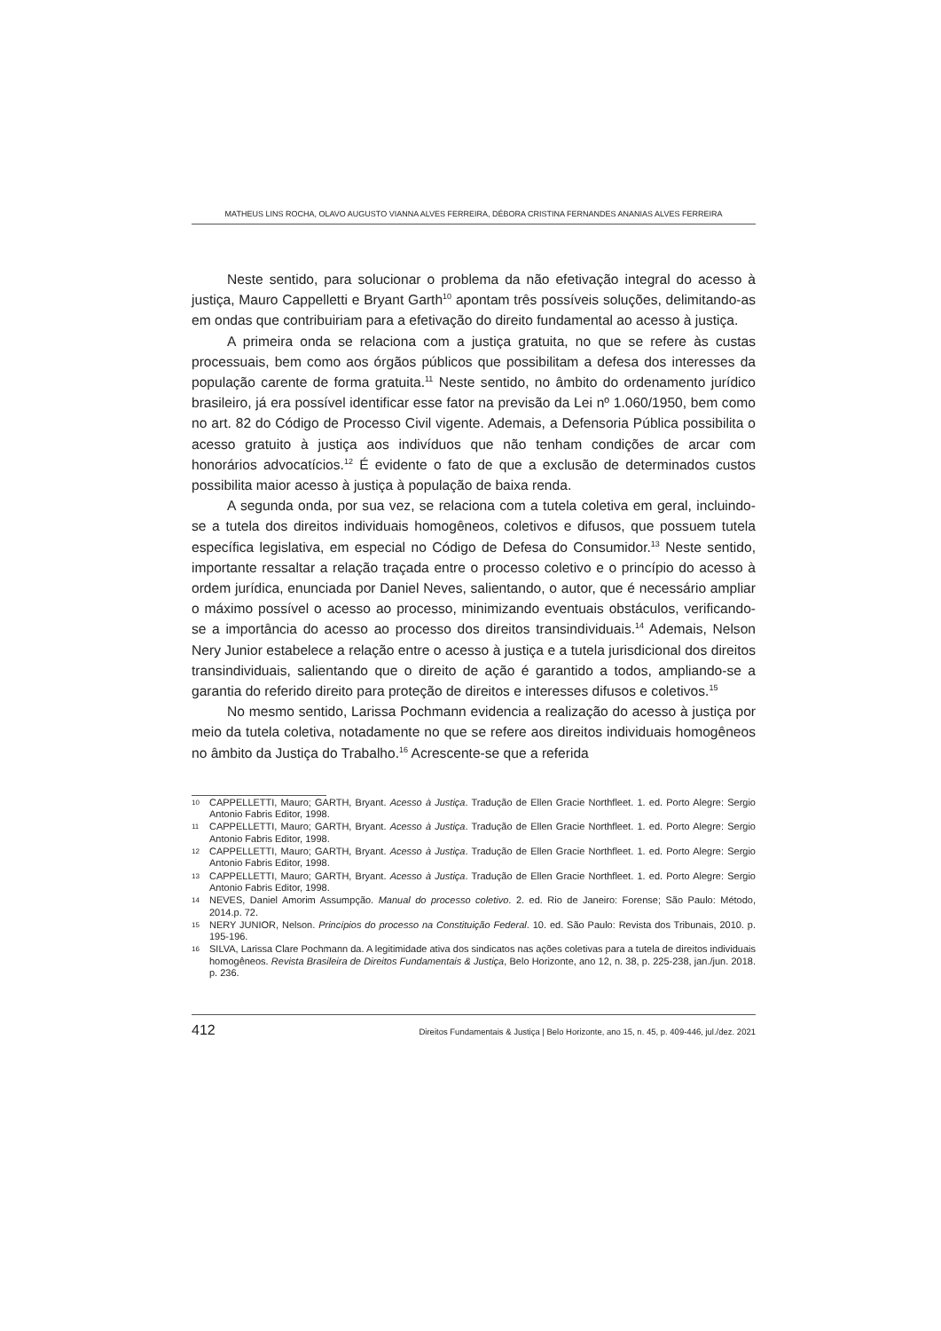MATHEUS LINS ROCHA, OLAVO AUGUSTO VIANNA ALVES FERREIRA, DÉBORA CRISTINA FERNANDES ANANIAS ALVES FERREIRA
Neste sentido, para solucionar o problema da não efetivação integral do acesso à justiça, Mauro Cappelletti e Bryant Garth<sup>10</sup> apontam três possíveis soluções, delimitando-as em ondas que contribuiriam para a efetivação do direito fundamental ao acesso à justiça.
A primeira onda se relaciona com a justiça gratuita, no que se refere às custas processuais, bem como aos órgãos públicos que possibilitam a defesa dos interesses da população carente de forma gratuita.<sup>11</sup> Neste sentido, no âmbito do ordenamento jurídico brasileiro, já era possível identificar esse fator na previsão da Lei nº 1.060/1950, bem como no art. 82 do Código de Processo Civil vigente. Ademais, a Defensoria Pública possibilita o acesso gratuito à justiça aos indivíduos que não tenham condições de arcar com honorários advocatícios.<sup>12</sup> É evidente o fato de que a exclusão de determinados custos possibilita maior acesso à justiça à população de baixa renda.
A segunda onda, por sua vez, se relaciona com a tutela coletiva em geral, incluindo-se a tutela dos direitos individuais homogêneos, coletivos e difusos, que possuem tutela específica legislativa, em especial no Código de Defesa do Consumidor.<sup>13</sup> Neste sentido, importante ressaltar a relação traçada entre o processo coletivo e o princípio do acesso à ordem jurídica, enunciada por Daniel Neves, salientando, o autor, que é necessário ampliar o máximo possível o acesso ao processo, minimizando eventuais obstáculos, verificando-se a importância do acesso ao processo dos direitos transindividuais.<sup>14</sup> Ademais, Nelson Nery Junior estabelece a relação entre o acesso à justiça e a tutela jurisdicional dos direitos transindividuais, salientando que o direito de ação é garantido a todos, ampliando-se a garantia do referido direito para proteção de direitos e interesses difusos e coletivos.<sup>15</sup>
No mesmo sentido, Larissa Pochmann evidencia a realização do acesso à justiça por meio da tutela coletiva, notadamente no que se refere aos direitos individuais homogêneos no âmbito da Justiça do Trabalho.<sup>16</sup> Acrescente-se que a referida
10 CAPPELLETTI, Mauro; GARTH, Bryant. Acesso à Justiça. Tradução de Ellen Gracie Northfleet. 1. ed. Porto Alegre: Sergio Antonio Fabris Editor, 1998.
11 CAPPELLETTI, Mauro; GARTH, Bryant. Acesso à Justiça. Tradução de Ellen Gracie Northfleet. 1. ed. Porto Alegre: Sergio Antonio Fabris Editor, 1998.
12 CAPPELLETTI, Mauro; GARTH, Bryant. Acesso à Justiça. Tradução de Ellen Gracie Northfleet. 1. ed. Porto Alegre: Sergio Antonio Fabris Editor, 1998.
13 CAPPELLETTI, Mauro; GARTH, Bryant. Acesso à Justiça. Tradução de Ellen Gracie Northfleet. 1. ed. Porto Alegre: Sergio Antonio Fabris Editor, 1998.
14 NEVES, Daniel Amorim Assumpção. Manual do processo coletivo. 2. ed. Rio de Janeiro: Forense; São Paulo: Método, 2014.p. 72.
15 NERY JUNIOR, Nelson. Princípios do processo na Constituição Federal. 10. ed. São Paulo: Revista dos Tribunais, 2010. p. 195-196.
16 SILVA, Larissa Clare Pochmann da. A legitimidade ativa dos sindicatos nas ações coletivas para a tutela de direitos individuais homogêneos. Revista Brasileira de Direitos Fundamentais & Justiça, Belo Horizonte, ano 12, n. 38, p. 225-238, jan./jun. 2018. p. 236.
412 Direitos Fundamentais & Justiça | Belo Horizonte, ano 15, n. 45, p. 409-446, jul./dez. 2021